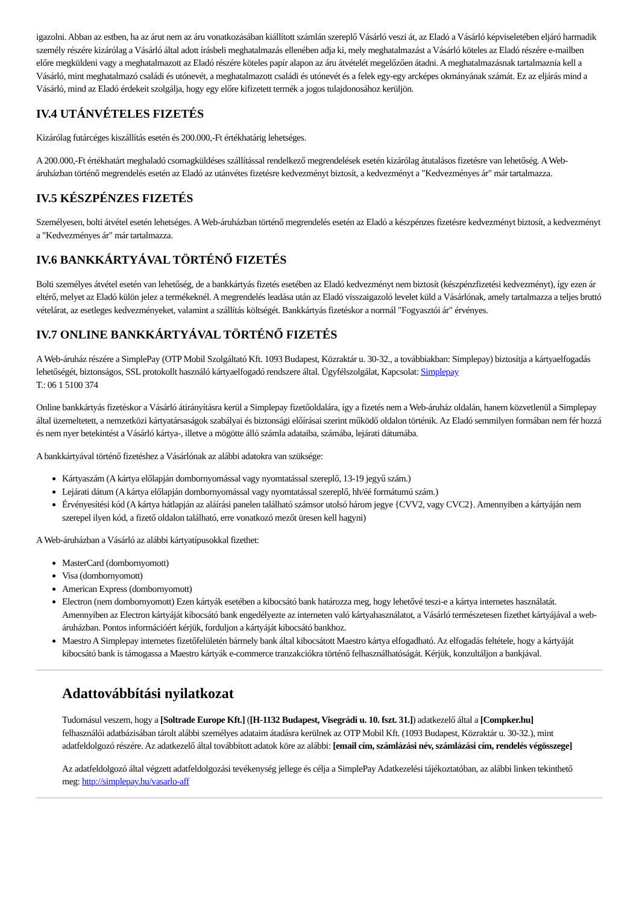igazolni. Abban az estben, ha az árut nem az áru vonatkozásában kiállított számlán szereplő Vásárló veszi át, az Eladó a Vásárló képviseletében eljáró harmadik személy részére kizárólag a Vásárló által adott írásbeli meghatalmazás ellenében adja ki, mely meghatalmazást a Vásárló köteles az Eladó részére e-mailben előre megküldeni vagy a meghatalmazott az Eladó részére köteles papír alapon az áru átvételét megelőzően átadni. A meghatalmazásnak tartalmaznia kell a Vásárló, mint meghatalmazó családi és utónevét, a meghatalmazott családi és utónevét és a felek egy-egy arcképes okmányának számát. Ez az eljárás mind a Vásárló, mind az Eladó érdekeit szolgálja, hogy egy előre kifizetett termék a jogos tulajdonosához kerüljön.
IV.4 UTÁNVÉTELES FIZETÉS
Kizárólag futárcéges kiszállítás esetén és 200.000,-Ft értékhatárig lehetséges.
A 200.000,-Ft értékhatárt meghaladó csomagküldéses szállítással rendelkező megrendelések esetén kizárólag átutalásos fizetésre van lehetőség. A Web-áruházban történő megrendelés esetén az Eladó az utánvétes fizetésre kedvezményt biztosít, a kedvezményt a "Kedvezményes ár" már tartalmazza.
IV.5 KÉSZPÉNZES FIZETÉS
Személyesen, bolti átvétel esetén lehetséges. A Web-áruházban történő megrendelés esetén az Eladó a készpénzes fizetésre kedvezményt biztosít, a kedvezményt a "Kedvezményes ár" már tartalmazza.
IV.6 BANKKÁRTYÁVAL TÖRTÉNŐ FIZETÉS
Bolti személyes átvétel esetén van lehetőség, de a bankkártyás fizetés esetében az Eladó kedvezményt nem biztosít (készpénzfizetési kedvezményt), így ezen ár eltérő, melyet az Eladó külön jelez a termékeknél. A megrendelés leadása után az Eladó visszaigazoló levelet küld a Vásárlónak, amely tartalmazza a teljes bruttó vételárat, az esetleges kedvezményeket, valamint a szállítás költségét. Bankkártyás fizetéskor a normál "Fogyasztói ár" érvényes.
IV.7 ONLINE BANKKÁRTYÁVAL TÖRTÉNŐ FIZETÉS
A Web-áruház részére a SimplePay (OTP Mobil Szolgáltató Kft. 1093 Budapest, Közraktár u. 30-32., a továbbiakban: Simplepay) biztosítja a kártyaelfogadás lehetőségét, biztonságos, SSL protokollt használó kártyaelfogadó rendszere által. Ügyfélszolgálat, Kapcsolat: Simplepay
T.: 06 1 5100 374
Online bankkártyás fizetéskor a Vásárló átirányításra kerül a Simplepay fizetőoldalára, így a fizetés nem a Web-áruház oldalán, hanem közvetlenül a Simplepay által üzemeltetett, a nemzetközi kártyatársaságok szabályai és biztonsági előírásai szerint működő oldalon történik. Az Eladó semmilyen formában nem fér hozzá és nem nyer betekintést a Vásárló kártya-, illetve a mögötte álló számla adataiba, számába, lejárati dátumába.
A bankkártyával történő fizetéshez a Vásárlónak az alábbi adatokra van szüksége:
Kártyaszám (A kártya előlapján dombornyomással vagy nyomtatással szereplő, 13-19 jegyű szám.)
Lejárati dátum (A kártya előlapján dombornyomással vagy nyomtatással szereplő, hh/éé formátumú szám.)
Érvényesítési kód (A kártya hátlapján az aláírási panelen található számsor utolsó három jegye {CVV2, vagy CVC2}. Amennyiben a kártyáján nem szerepel ilyen kód, a fizető oldalon található, erre vonatkozó mezőt üresen kell hagyni)
A Web-áruházban a Vásárló az alábbi kártyatípusokkal fizethet:
MasterCard (dombornyomott)
Visa (dombornyomott)
American Express (dombornyomott)
Electron (nem dombornyomott) Ezen kártyák esetében a kibocsátó bank határozza meg, hogy lehetővé teszi-e a kártya internetes használatát. Amennyiben az Electron kártyáját kibocsátó bank engedélyezte az interneten való kártyahasználatot, a Vásárló természetesen fizethet kártyájával a web-áruházban. Pontos információért kérjük, forduljon a kártyáját kibocsátó bankhoz.
Maestro A Simplepay internetes fizetőfelületén bármely bank által kibocsátott Maestro kártya elfogadható. Az elfogadás feltétele, hogy a kártyáját kibocsátó bank is támogassa a Maestro kártyák e-commerce tranzakciókra történő felhasználhatóságát. Kérjük, konzultáljon a bankjával.
Adattovábbítási nyilatkozat
Tudomásul veszem, hogy a [Soltrade Europe Kft.] ([H-1132 Budapest, Visegrádi u. 10. fszt. 31.]) adatkezelő által a [Compker.hu] felhasználói adatbázisában tárolt alábbi személyes adataim átadásra kerülnek az OTP Mobil Kft. (1093 Budapest, Közraktár u. 30-32.), mint adatfeldolgozó részére. Az adatkezelő által továbbított adatok köre az alábbi: [email cím, számlázási név, számlázási cím, rendelés végösszege]
Az adatfeldolgozó által végzett adatfeldolgozási tevékenység jellege és célja a SimplePay Adatkezelési tájékoztatóban, az alábbi linken tekinthető meg: http://simplepay.hu/vasarlo-aff